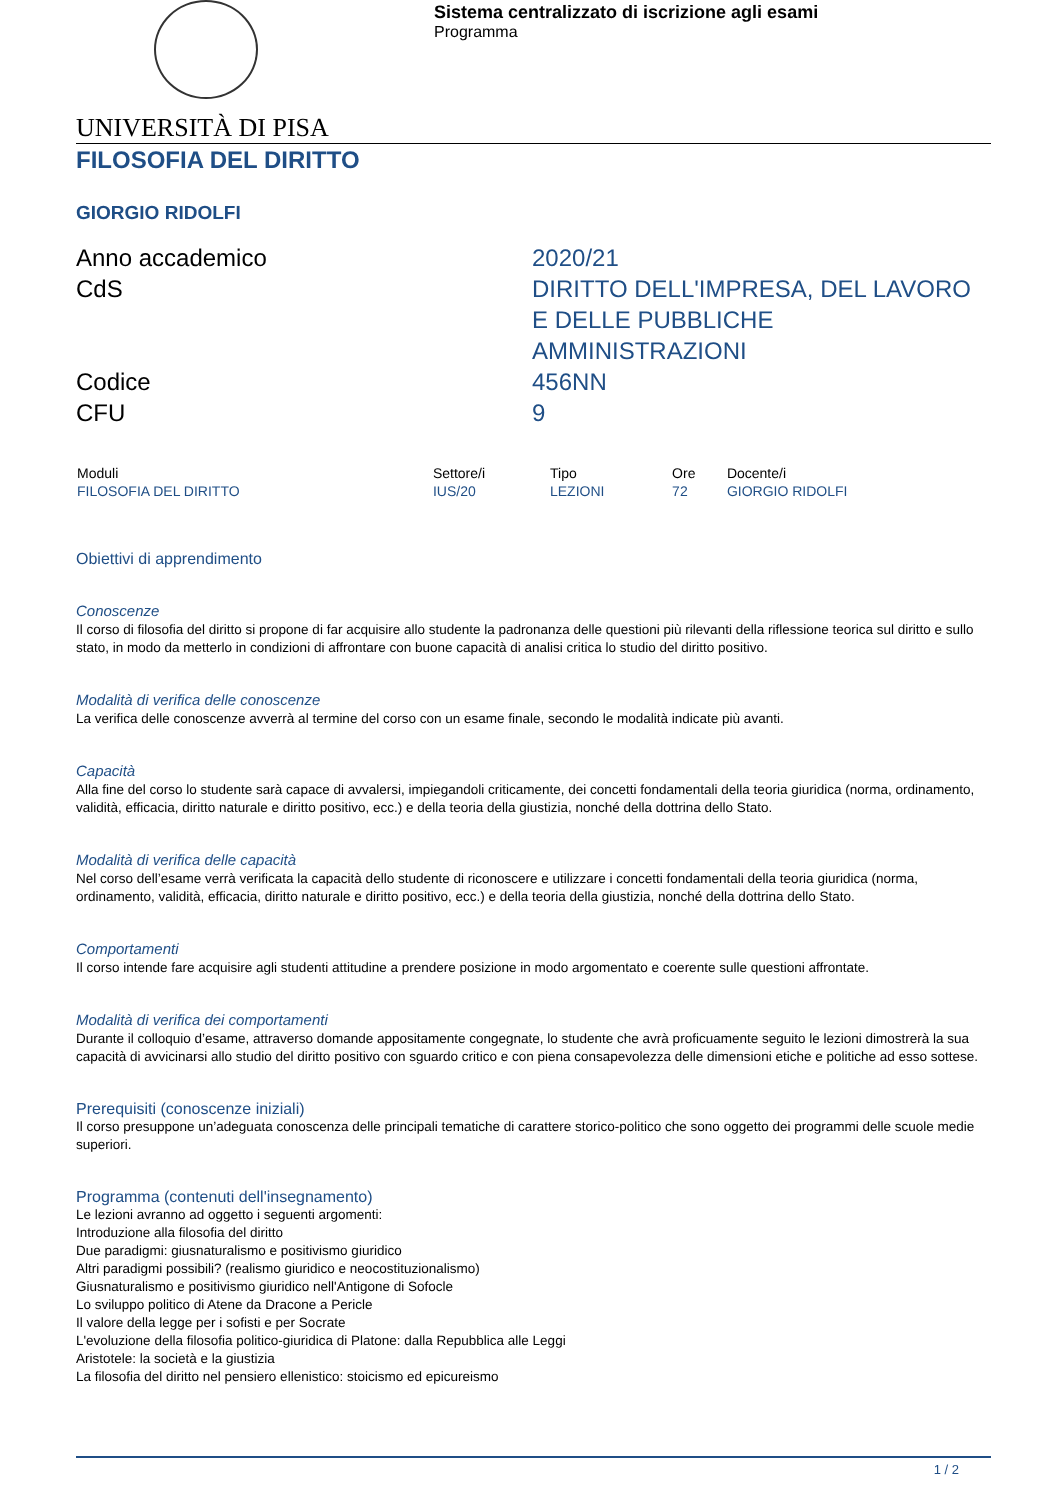Sistema centralizzato di iscrizione agli esami
Programma
UNIVERSITÀ DI PISA
FILOSOFIA DEL DIRITTO
GIORGIO RIDOLFI
Anno accademico
2020/21
CdS
DIRITTO DELL'IMPRESA, DEL LAVORO E DELLE PUBBLICHE AMMINISTRAZIONI
Codice
456NN
CFU
9
| Moduli | Settore/i | Tipo | Ore | Docente/i |
| --- | --- | --- | --- | --- |
| FILOSOFIA DEL DIRITTO | IUS/20 | LEZIONI | 72 | GIORGIO RIDOLFI |
Obiettivi di apprendimento
Conoscenze
Il corso di filosofia del diritto si propone di far acquisire allo studente la padronanza delle questioni più rilevanti della riflessione teorica sul diritto e sullo stato, in modo da metterlo in condizioni di affrontare con buone capacità di analisi critica lo studio del diritto positivo.
Modalità di verifica delle conoscenze
La verifica delle conoscenze avverrà al termine del corso con un esame finale, secondo le modalità indicate più avanti.
Capacità
Alla fine del corso lo studente sarà capace di avvalersi, impiegandoli criticamente, dei concetti fondamentali della teoria giuridica (norma, ordinamento, validità, efficacia, diritto naturale e diritto positivo, ecc.) e della teoria della giustizia, nonché della dottrina dello Stato.
Modalità di verifica delle capacità
Nel corso dell’esame verrà verificata la capacità dello studente di riconoscere e utilizzare i concetti fondamentali della teoria giuridica (norma, ordinamento, validità, efficacia, diritto naturale e diritto positivo, ecc.) e della teoria della giustizia, nonché della dottrina dello Stato.
Comportamenti
Il corso intende fare acquisire agli studenti attitudine a prendere posizione in modo argomentato e coerente sulle questioni affrontate.
Modalità di verifica dei comportamenti
Durante il colloquio d’esame, attraverso domande appositamente congegnate, lo studente che avrà proficuamente seguito le lezioni dimostrerà la sua capacità di avvicinarsi allo studio del diritto positivo con sguardo critico e con piena consapevolezza delle dimensioni etiche e politiche ad esso sottese.
Prerequisiti (conoscenze iniziali)
Il corso presuppone un’adeguata conoscenza delle principali tematiche di carattere storico-politico che sono oggetto dei programmi delle scuole medie superiori.
Programma (contenuti dell'insegnamento)
Le lezioni avranno ad oggetto i seguenti argomenti:
Introduzione alla filosofia del diritto
Due paradigmi: giusnaturalismo e positivismo giuridico
Altri paradigmi possibili? (realismo giuridico e neocostituzionalismo)
Giusnaturalismo e positivismo giuridico nell'Antigone di Sofocle
Lo sviluppo politico di Atene da Dracone a Pericle
Il valore della legge per i sofisti e per Socrate
L'evoluzione della filosofia politico-giuridica di Platone: dalla Repubblica alle Leggi
Aristotele: la società e la giustizia
La filosofia del diritto nel pensiero ellenistico: stoicismo ed epicureismo
1 / 2